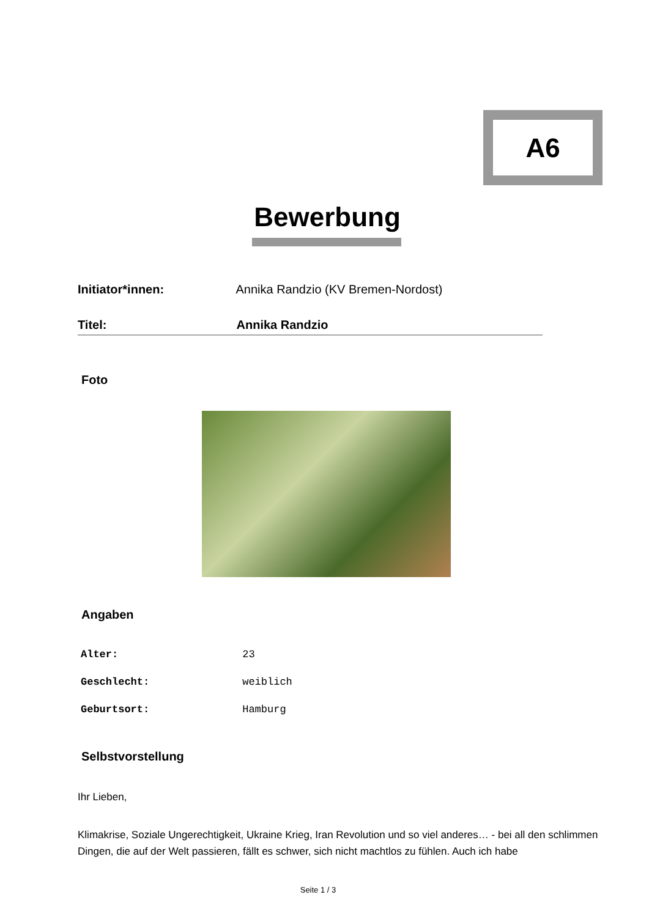A6
Bewerbung
Initiator*innen: Annika Randzio (KV Bremen-Nordost)
Titel: Annika Randzio
Foto
Angaben
Alter: 23
Geschlecht: weiblich
Geburtsort: Hamburg
Selbstvorstellung
Ihr Lieben,
Klimakrise, Soziale Ungerechtigkeit, Ukraine Krieg, Iran Revolution und so viel anderes… - bei all den schlimmen Dingen, die auf der Welt passieren, fällt es schwer, sich nicht machtlos zu fühlen. Auch ich habe
Seite 1 / 3